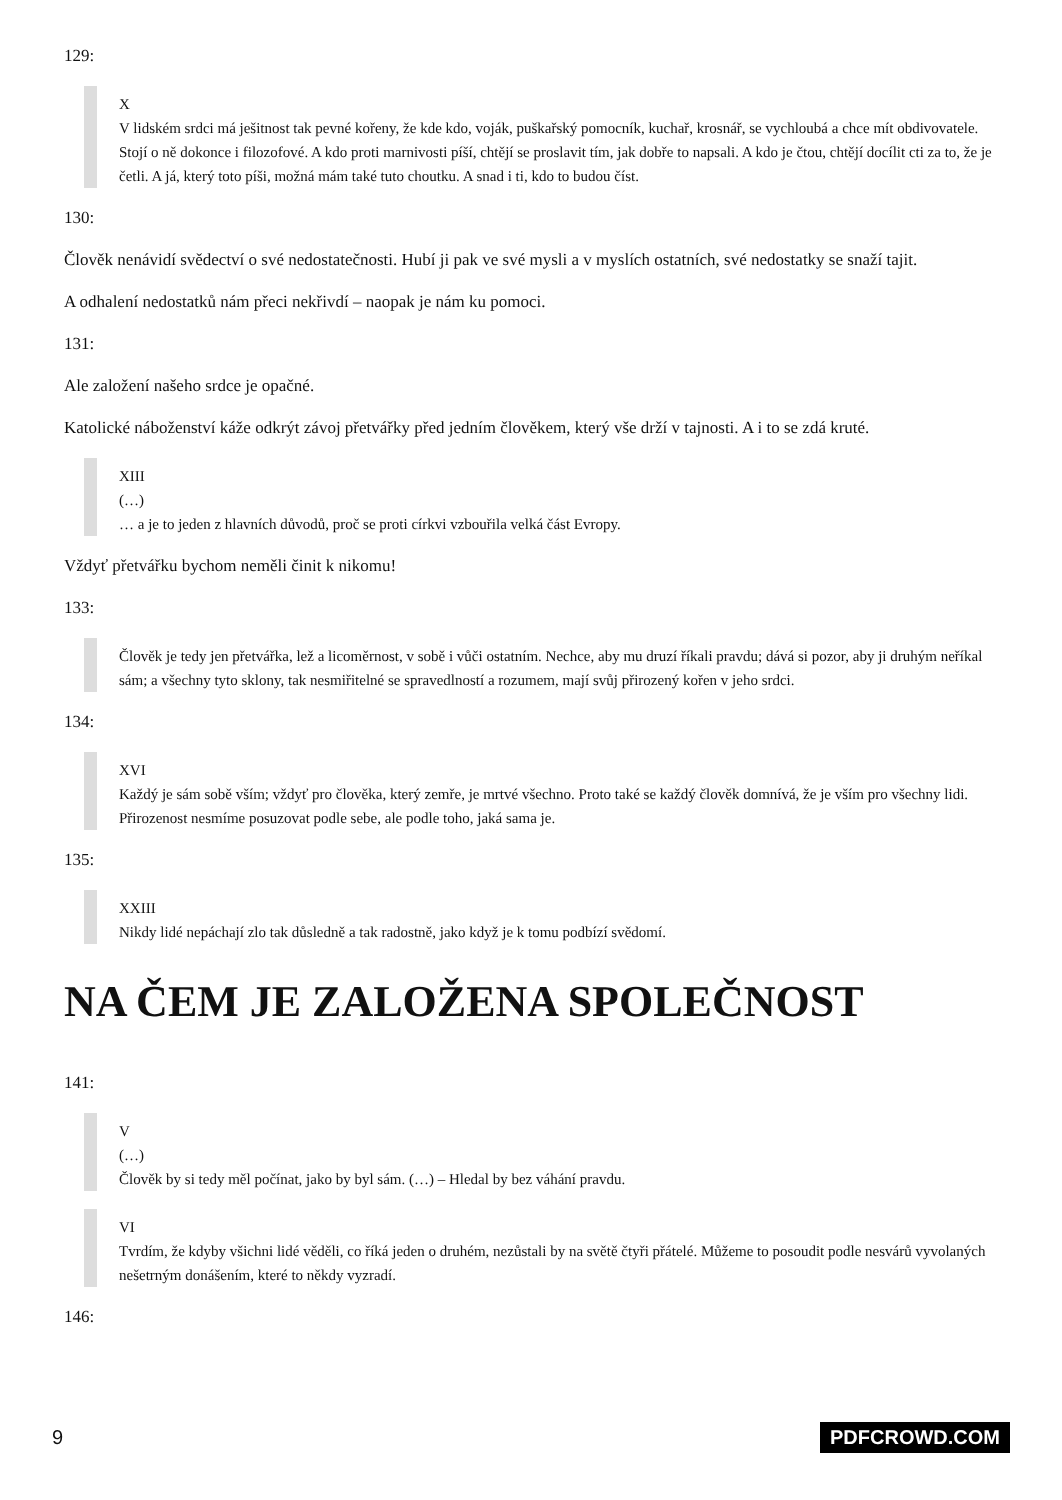129:
X
V lidském srdci má ješitnost tak pevné kořeny, že kde kdo, voják, puškařský pomocník, kuchař, krosnář, se vychloubá a chce mít obdivovatele. Stojí o ně dokonce i filozofové. A kdo proti marnivosti píší, chtějí se proslavit tím, jak dobře to napsali. A kdo je čtou, chtějí docílit cti za to, že je četli. A já, který toto píši, možná mám také tuto choutku. A snad i ti, kdo to budou číst.
130:
Člověk nenávidí svědectví o své nedostatečnosti. Hubí ji pak ve své mysli a v myslích ostatních, své nedostatky se snaží tajit.
A odhalení nedostatků nám přeci nekřivdí – naopak je nám ku pomoci.
131:
Ale založení našeho srdce je opačné.
Katolické náboženství káže odkrýt závoj přetvářky před jedním člověkem, který vše drží v tajnosti. A i to se zdá kruté.
XIII
(…)
… a je to jeden z hlavních důvodů, proč se proti církvi vzbouřila velká část Evropy.
Vždyť přetvářku bychom neměli činit k nikomu!
133:
Člověk je tedy jen přetvářka, lež a licoměrnost, v sobě i vůči ostatním. Nechce, aby mu druzí říkali pravdu; dává si pozor, aby ji druhým neříkal sám; a všechny tyto sklony, tak nesmiřitelné se spravedlností a rozumem, mají svůj přirozený kořen v jeho srdci.
134:
XVI
Každý je sám sobě vším; vždyť pro člověka, který zemře, je mrtvé všechno. Proto také se každý člověk domnívá, že je vším pro všechny lidi. Přirozenost nesmíme posuzovat podle sebe, ale podle toho, jaká sama je.
135:
XXIII
Nikdy lidé nepáchají zlo tak důsledně a tak radostně, jako když je k tomu podbízí svědomí.
NA ČEM JE ZALOŽENA SPOLEČNOST
141:
V
(…)
Člověk by si tedy měl počínat, jako by byl sám. (…) – Hledal by bez váhání pravdu.
VI
Tvrdím, že kdyby všichni lidé věděli, co říká jeden o druhém, nezůstali by na světě čtyři přátelé. Můžeme to posoudit podle nesvárů vyvolaných nešetrným donášením, které to někdy vyzradí.
146:
9 PDFCROWD.COM